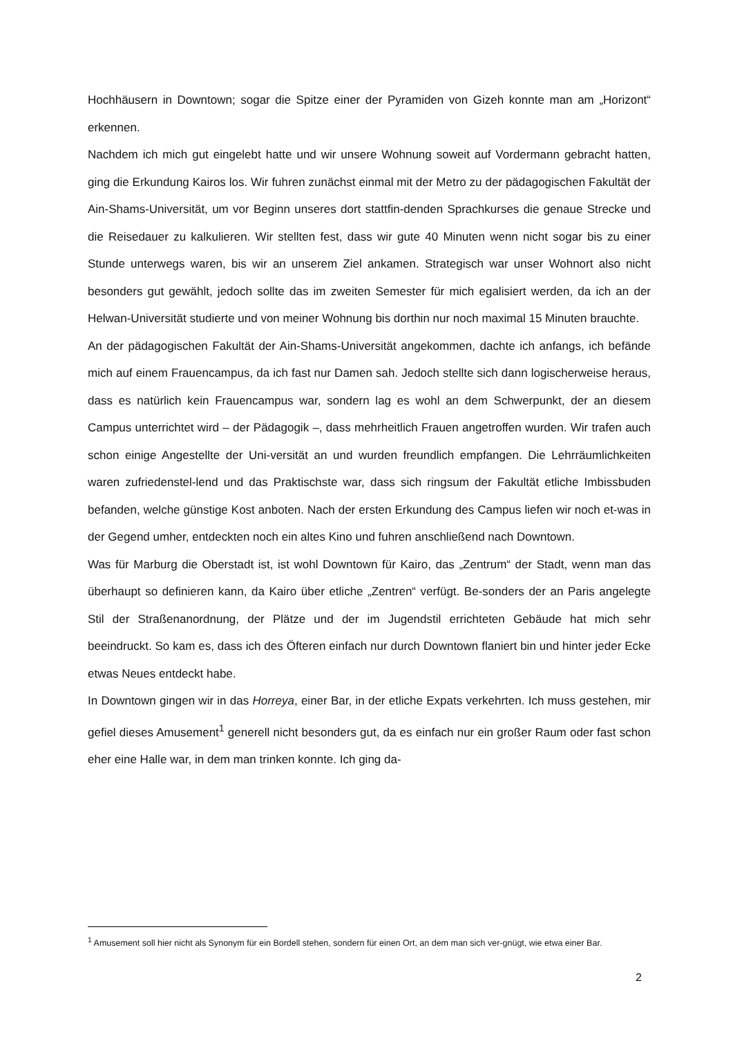Hochhäusern in Downtown; sogar die Spitze einer der Pyramiden von Gizeh konnte man am „Horizont“ erkennen.
Nachdem ich mich gut eingelebt hatte und wir unsere Wohnung soweit auf Vordermann gebracht hatten, ging die Erkundung Kairos los. Wir fuhren zunächst einmal mit der Metro zu der pädagogischen Fakultät der Ain-Shams-Universität, um vor Beginn unseres dort stattfin-denden Sprachkurses die genaue Strecke und die Reisedauer zu kalkulieren. Wir stellten fest, dass wir gute 40 Minuten wenn nicht sogar bis zu einer Stunde unterwegs waren, bis wir an unserem Ziel ankamen. Strategisch war unser Wohnort also nicht besonders gut gewählt, jedoch sollte das im zweiten Semester für mich egalisiert werden, da ich an der Helwan-Universität studierte und von meiner Wohnung bis dorthin nur noch maximal 15 Minuten brauchte.
An der pädagogischen Fakultät der Ain-Shams-Universität angekommen, dachte ich anfangs, ich befände mich auf einem Frauencampus, da ich fast nur Damen sah. Jedoch stellte sich dann logischerweise heraus, dass es natürlich kein Frauencampus war, sondern lag es wohl an dem Schwerpunkt, der an diesem Campus unterrichtet wird – der Pädagogik –, dass mehrheitlich Frauen angetroffen wurden. Wir trafen auch schon einige Angestellte der Uni-versität an und wurden freundlich empfangen. Die Lehrräumlichkeiten waren zufriedenstel-lend und das Praktischste war, dass sich ringsum der Fakultät etliche Imbissbuden befanden, welche günstige Kost anboten. Nach der ersten Erkundung des Campus liefen wir noch et-was in der Gegend umher, entdeckten noch ein altes Kino und fuhren anschließend nach Downtown.
Was für Marburg die Oberstadt ist, ist wohl Downtown für Kairo, das „Zentrum“ der Stadt, wenn man das überhaupt so definieren kann, da Kairo über etliche „Zentren“ verfügt. Be-sonders der an Paris angelegte Stil der Straßenanordnung, der Plätze und der im Jugendstil errichteten Gebäude hat mich sehr beeindruckt. So kam es, dass ich des Öfteren einfach nur durch Downtown flaniert bin und hinter jeder Ecke etwas Neues entdeckt habe.
In Downtown gingen wir in das Horreya, einer Bar, in der etliche Expats verkehrten. Ich muss gestehen, mir gefiel dieses Amusement<sup>1</sup> generell nicht besonders gut, da es einfach nur ein großer Raum oder fast schon eher eine Halle war, in dem man trinken konnte. Ich ging da-
<sup>1</sup> Amusement soll hier nicht als Synonym für ein Bordell stehen, sondern für einen Ort, an dem man sich ver-gnügt, wie etwa einer Bar.
2